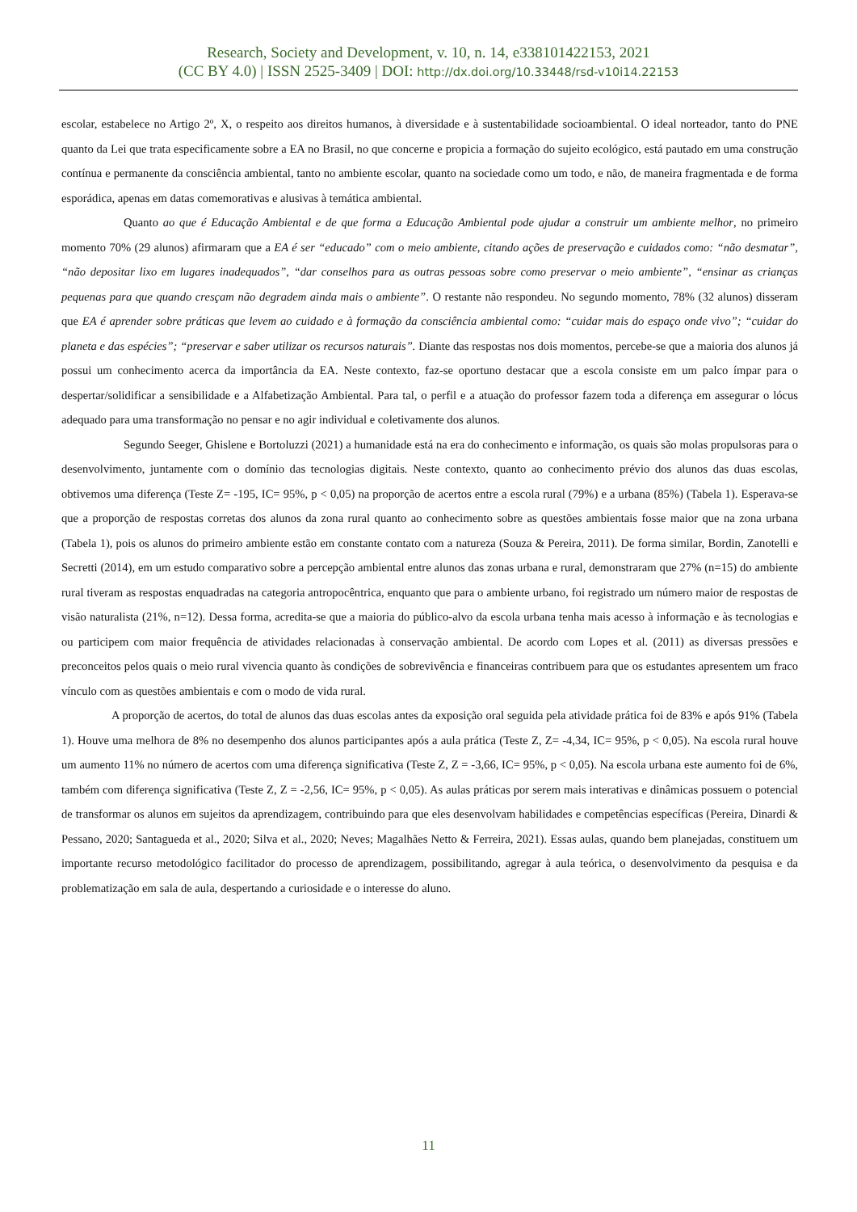Research, Society and Development, v. 10, n. 14, e338101422153, 2021
(CC BY 4.0) | ISSN 2525-3409 | DOI: http://dx.doi.org/10.33448/rsd-v10i14.22153
escolar, estabelece no Artigo 2º, X, o respeito aos direitos humanos, à diversidade e à sustentabilidade socioambiental. O ideal norteador, tanto do PNE quanto da Lei que trata especificamente sobre a EA no Brasil, no que concerne e propicia a formação do sujeito ecológico, está pautado em uma construção contínua e permanente da consciência ambiental, tanto no ambiente escolar, quanto na sociedade como um todo, e não, de maneira fragmentada e de forma esporádica, apenas em datas comemorativas e alusivas à temática ambiental.
Quanto ao que é Educação Ambiental e de que forma a Educação Ambiental pode ajudar a construir um ambiente melhor, no primeiro momento 70% (29 alunos) afirmaram que a EA é ser “educado” com o meio ambiente, citando ações de preservação e cuidados como: “não desmatar”, “não depositar lixo em lugares inadequados”, “dar conselhos para as outras pessoas sobre como preservar o meio ambiente”, “ensinar as crianças pequenas para que quando cresçam não degradem ainda mais o ambiente”. O restante não respondeu. No segundo momento, 78% (32 alunos) disseram que EA é aprender sobre práticas que levem ao cuidado e à formação da consciência ambiental como: “cuidar mais do espaço onde vivo”; “cuidar do planeta e das espécies”; “preservar e saber utilizar os recursos naturais”. Diante das respostas nos dois momentos, percebe-se que a maioria dos alunos já possui um conhecimento acerca da importância da EA. Neste contexto, faz-se oportuno destacar que a escola consiste em um palco ímpar para o despertar/solidificar a sensibilidade e a Alfabetização Ambiental. Para tal, o perfil e a atuação do professor fazem toda a diferença em assegurar o lócus adequado para uma transformação no pensar e no agir individual e coletivamente dos alunos.
Segundo Seeger, Ghislene e Bortoluzzi (2021) a humanidade está na era do conhecimento e informação, os quais são molas propulsoras para o desenvolvimento, juntamente com o domínio das tecnologias digitais. Neste contexto, quanto ao conhecimento prévio dos alunos das duas escolas, obtivemos uma diferença (Teste Z= -195, IC= 95%, p < 0,05) na proporção de acertos entre a escola rural (79%) e a urbana (85%) (Tabela 1). Esperava-se que a proporção de respostas corretas dos alunos da zona rural quanto ao conhecimento sobre as questões ambientais fosse maior que na zona urbana (Tabela 1), pois os alunos do primeiro ambiente estão em constante contato com a natureza (Souza & Pereira, 2011). De forma similar, Bordin, Zanotelli e Secretti (2014), em um estudo comparativo sobre a percepção ambiental entre alunos das zonas urbana e rural, demonstraram que 27% (n=15) do ambiente rural tiveram as respostas enquadradas na categoria antropocêntrica, enquanto que para o ambiente urbano, foi registrado um número maior de respostas de visão naturalista (21%, n=12). Dessa forma, acredita-se que a maioria do público-alvo da escola urbana tenha mais acesso à informação e às tecnologias e ou participem com maior frequência de atividades relacionadas à conservação ambiental. De acordo com Lopes et al. (2011) as diversas pressões e preconceitos pelos quais o meio rural vivencia quanto às condições de sobrevivência e financeiras contribuem para que os estudantes apresentem um fraco vínculo com as questões ambientais e com o modo de vida rural.
A proporção de acertos, do total de alunos das duas escolas antes da exposição oral seguida pela atividade prática foi de 83% e após 91% (Tabela 1). Houve uma melhora de 8% no desempenho dos alunos participantes após a aula prática (Teste Z, Z= -4,34, IC= 95%, p < 0,05). Na escola rural houve um aumento 11% no número de acertos com uma diferença significativa (Teste Z, Z = -3,66, IC= 95%, p < 0,05). Na escola urbana este aumento foi de 6%, também com diferença significativa (Teste Z, Z = -2,56, IC= 95%, p < 0,05). As aulas práticas por serem mais interativas e dinâmicas possuem o potencial de transformar os alunos em sujeitos da aprendizagem, contribuindo para que eles desenvolvam habilidades e competências específicas (Pereira, Dinardi & Pessano, 2020; Santagueda et al., 2020; Silva et al., 2020; Neves; Magalhães Netto & Ferreira, 2021). Essas aulas, quando bem planejadas, constituem um importante recurso metodológico facilitador do processo de aprendizagem, possibilitando, agregar à aula teórica, o desenvolvimento da pesquisa e da problematização em sala de aula, despertando a curiosidade e o interesse do aluno.
11